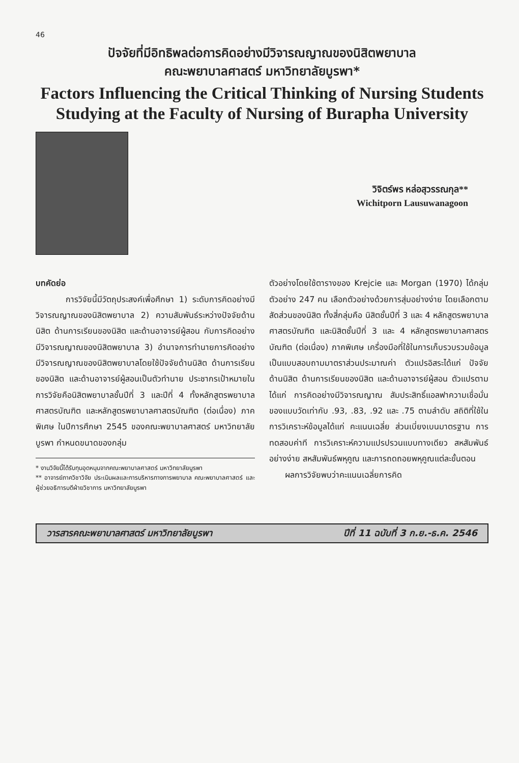46
ปัจจัยที่มีอิทธิพลต่อการคิดอย่างมีวิจารณญาณของนิสิตพยาบาล
คณะพยาบาลศาสตร์ มหาวิทยาลัยบูรพา*
Factors Influencing the Critical Thinking of Nursing Students
Studying at the Faculty of Nursing of Burapha University
วิจิตร์พร หล่อสุวรรณกุล**
Wichitporn Lausuwanagoon
บทคัดย่อ
การวิจัยนี้มีวัตถุประสงค์เพื่อศึกษา 1) ระดับการคิดอย่างมีวิจารณญาณของนิสิตพยาบาล 2) ความสัมพันธ์ระหว่างปัจจัยด้านนิสิต ด้านการเรียนของนิสิต และด้านอาจารย์ผู้สอน กับการคิดอย่างมีวิจารณญาณของนิสิตพยาบาล 3) อำนาจการทำนายการคิดอย่างมีวิจารณญาณของนิสิตพยาบาลโดยใช้ปัจจัยด้านนิสิต ด้านการเรียนของนิสิต และด้านอาจารย์ผู้สอนเป็นตัวทำนาย ประชากรเป้าหมายในการวิจัยคือนิสิตพยาบาลชั้นปีที่ 3 และปีที่ 4 ทั้งหลักสูตรพยาบาลศาสตรบัณฑิต และหลักสูตรพยาบาลศาสตรบัณฑิต (ต่อเนื่อง) ภาคพิเศษ ในปีการศึกษา 2545 ของคณะพยาบาลศาสตร์ มหาวิทยาลัยบูรพา กำหนดขนาดของกลุ่ม
* งานวิจัยนี้ได้รับทุนอุดหนุนจากคณะพยาบาลศาสตร์ มหาวิทยาลัยบูรพา
** อาจารย์ภาควิชาวิจัย ประเมินผลและการบริหารทางการพยาบาล คณะพยาบาลศาสตร์ และผู้ช่วยอธิการบดีฝ่ายวิชาการ มหาวิทยาลัยบูรพา
ตัวอย่างโดยใช้ตารางของ Krejcie และ Morgan (1970) ได้กลุ่มตัวอย่าง 247 คน เลือกตัวอย่างด้วยการสุ่มอย่างง่าย โดยเลือกตามสัดส่วนของนิสิต ทั้งสี่กลุ่มคือ นิสิตชั้นปีที่ 3 และ 4 หลักสูตรพยาบาลศาสตรบัณฑิต และนิสิตชั้นปีที่ 3 และ 4 หลักสูตรพยาบาลศาสตรบัณฑิต (ต่อเนื่อง) ภาคพิเศษ เครื่องมือที่ใช้ในการเก็บรวบรวมข้อมูล เป็นแบบสอบถามมาตราส่วนประมาณค่า ตัวแปรอิสระได้แก่ ปัจจัยด้านนิสิต ด้านการเรียนของนิสิต และด้านอาจารย์ผู้สอน ตัวแปรตามได้แก่ การคิดอย่างมีวิจารณญาณ สัมประสิทธิ์แอลฟาความเชื่อมั่นของแบบวัดเท่ากับ .93, .83, .92 และ .75 ตามลำดับ สถิติที่ใช้ในการวิเคราะห์ข้อมูลได้แก่ คะแนนเฉลี่ย ส่วนเบี่ยงเบนมาตรฐาน การทดสอบค่าที การวิเคราะห์ความแปรปรวนแบบทางเดียว สหสัมพันธ์อย่างง่าย สหสัมพันธ์พหุคูณ และการถดถอยพหุคูณแต่ละขั้นตอน
ผลการวิจัยพบว่าคะแนนเฉลี่ยการคิด
วารสารคณะพยาบาลศาสตร์ มหาวิทยาลัยบูรพา ปีที่ 11 ฉบับที่ 3 ก.ย.-ธ.ค. 2546